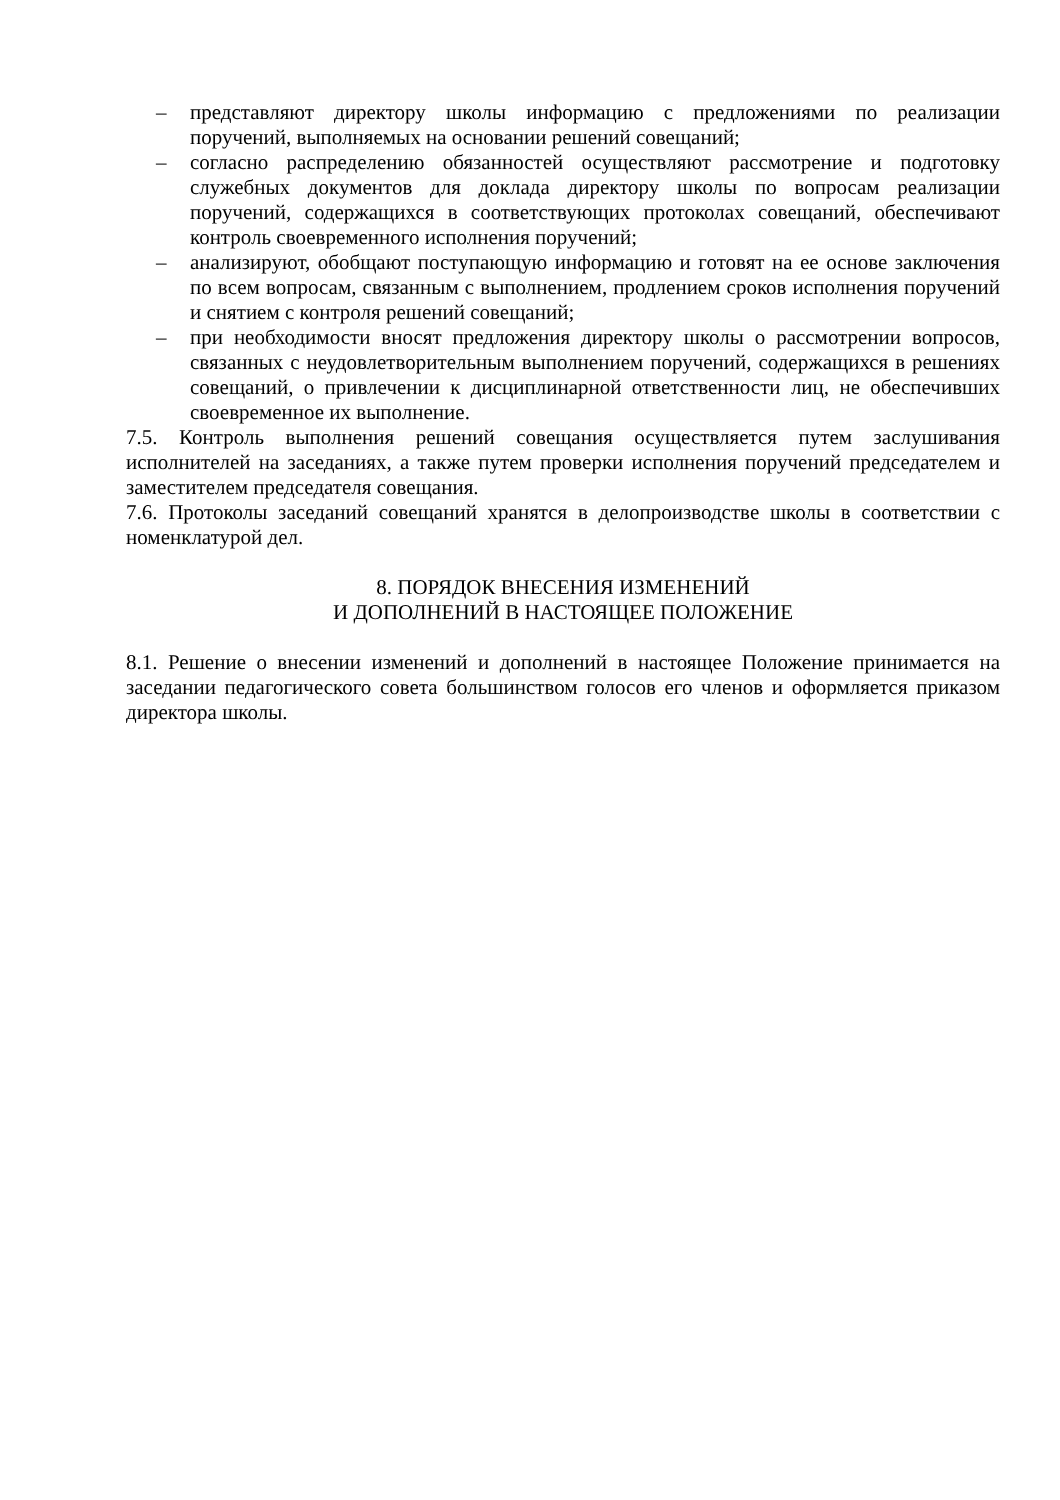– представляют директору школы информацию с предложениями по реализации поручений, выполняемых на основании решений совещаний;
– согласно распределению обязанностей осуществляют рассмотрение и подготовку служебных документов для доклада директору школы по вопросам реализации поручений, содержащихся в соответствующих протоколах совещаний, обеспечивают контроль своевременного исполнения поручений;
– анализируют, обобщают поступающую информацию и готовят на ее основе заключения по всем вопросам, связанным с выполнением, продлением сроков исполнения поручений и снятием с контроля решений совещаний;
– при необходимости вносят предложения директору школы о рассмотрении вопросов, связанных с неудовлетворительным выполнением поручений, содержащихся в решениях совещаний, о привлечении к дисциплинарной ответственности лиц, не обеспечивших своевременное их выполнение.
7.5. Контроль выполнения решений совещания осуществляется путем заслушивания исполнителей на заседаниях, а также путем проверки исполнения поручений председателем и заместителем председателя совещания.
7.6. Протоколы заседаний совещаний хранятся в делопроизводстве школы в соответствии с номенклатурой дел.
8. ПОРЯДОК ВНЕСЕНИЯ ИЗМЕНЕНИЙ
И ДОПОЛНЕНИЙ В НАСТОЯЩЕЕ ПОЛОЖЕНИЕ
8.1. Решение о внесении изменений и дополнений в настоящее Положение принимается на заседании педагогического совета большинством голосов его членов и оформляется приказом директора школы.